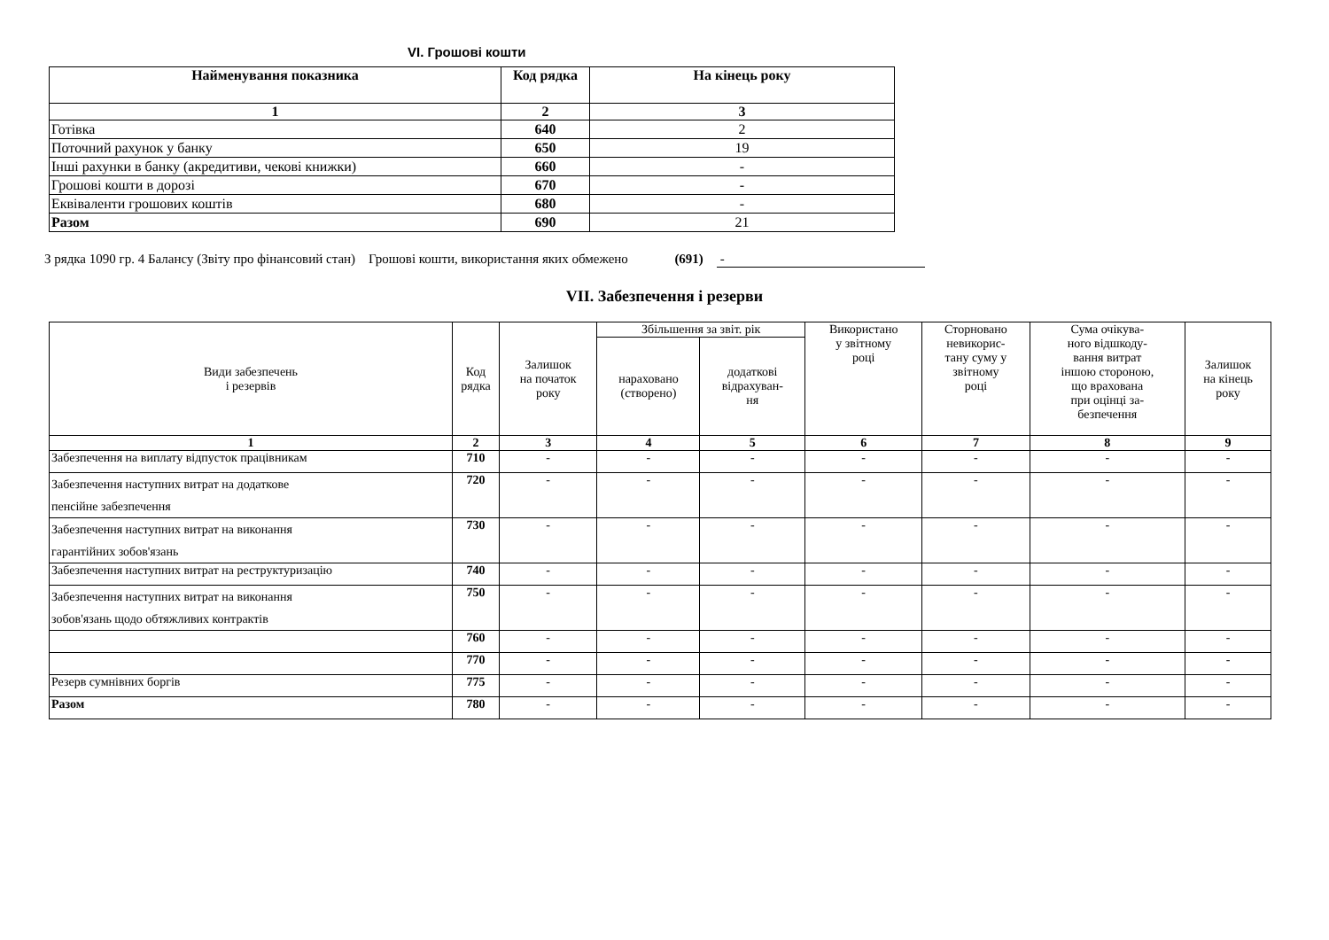VI. Грошові кошти
| Найменування показника | Код рядка | На кінець року |
| --- | --- | --- |
| 1 | 2 | 3 |
| Готівка | 640 | 2 |
| Поточний рахунок у банку | 650 | 19 |
| Інші рахунки в банку (акредитиви, чекові книжки) | 660 | - |
| Грошові кошти в дорозі | 670 | - |
| Еквіваленти грошових коштів | 680 | - |
| Разом | 690 | 21 |
З рядка 1090 гр. 4 Балансу (Звіту про фінансовий стан) Грошові кошти, використання яких обмежено (691) -
VII. Забезпечення і резерви
| Види забезпечень і резервів | Код рядка | Залишок на початок року | Збільшення за звіт. рік | | Використано у звітному році | Сторновано невикорис- тану суму у звітному році | Сума очікува- ного відшкоду- вання витрат іншою стороною, що врахована при оцінці за- безпечення | Залишок на кінець року |
| --- | --- | --- | --- | --- | --- | --- | --- | --- |
| | | | нараховано (створено) | додаткові відрахуван- ня | | | | |
| 1 | 2 | 3 | 4 | 5 | 6 | 7 | 8 | 9 |
| Забезпечення на виплату відпусток працівникам | 710 | - | - | - | - | - | - | - |
| Забезпечення наступних витрат на додаткове пенсійне забезпечення | 720 | - | - | - | - | - | - | - |
| Забезпечення наступних витрат на виконання гарантійних зобов'язань | 730 | - | - | - | - | - | - | - |
| Забезпечення наступних витрат на реструктуризацію | 740 | - | - | - | - | - | - | - |
| Забезпечення наступних витрат на виконання зобов'язань щодо обтяжливих контрактів | 750 | - | - | - | - | - | - | - |
| | 760 | - | - | - | - | - | - | - |
| | 770 | - | - | - | - | - | - | - |
| Резерв сумнівних боргів | 775 | - | - | - | - | - | - | - |
| Разом | 780 | - | - | - | - | - | - | - |